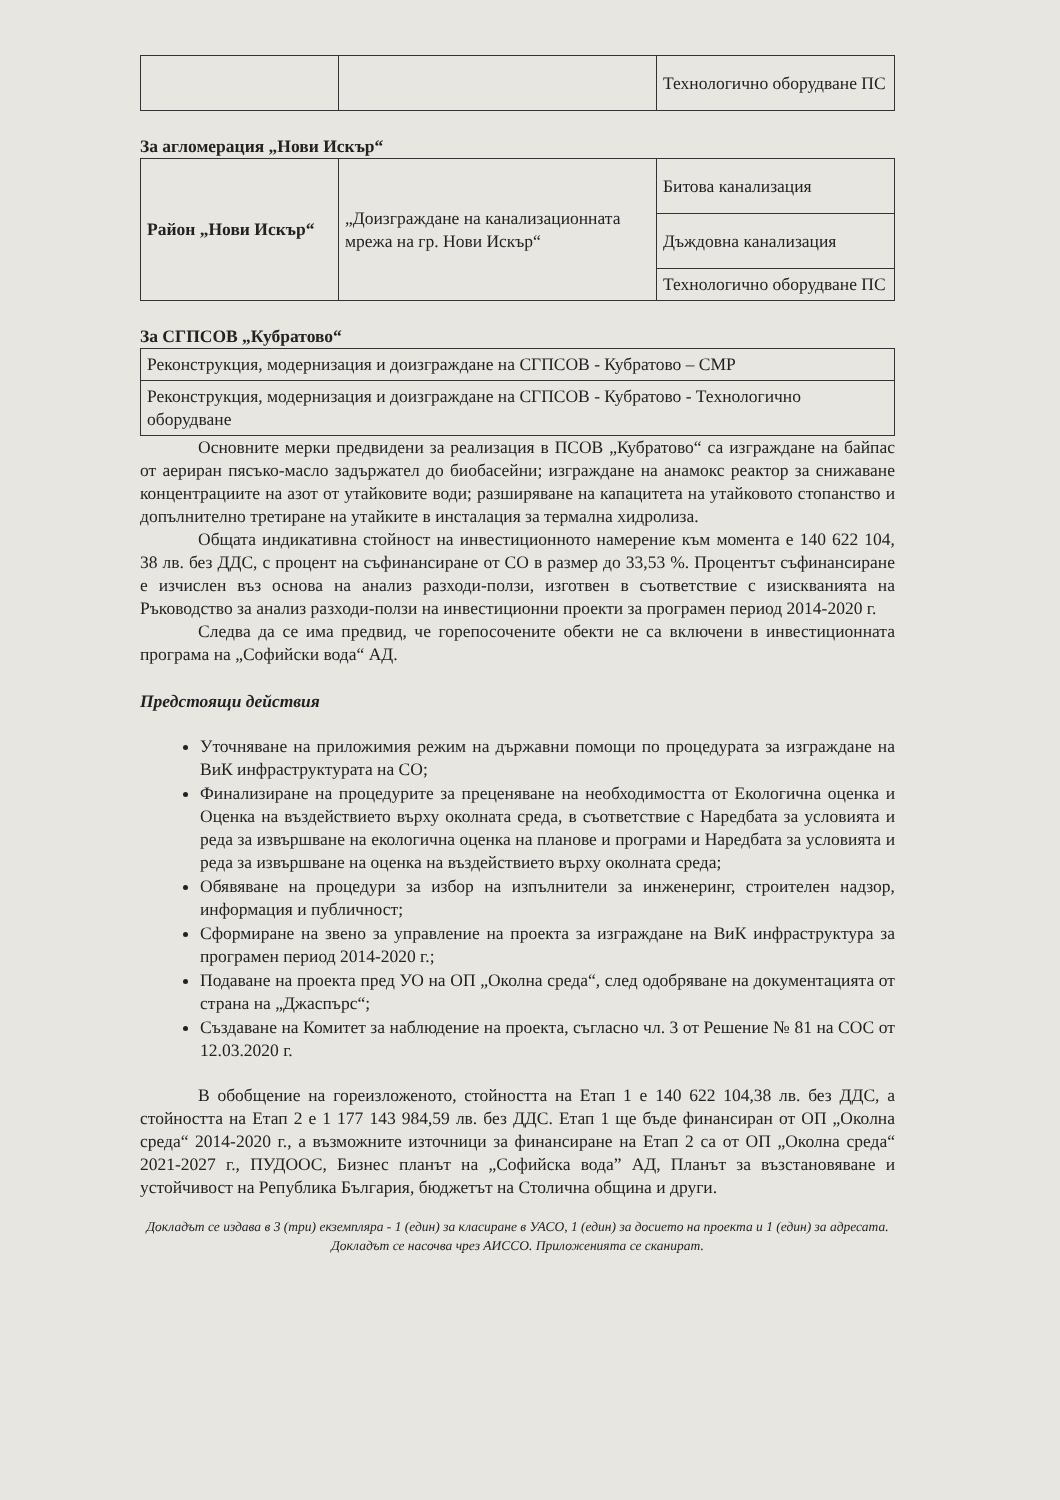| | | Технологично оборудване ПС |
За агломерация „Нови Искър“
| Район „Нови Искър“ | „Доизграждане на канализационната мрежа на гр. Нови Искър“ | Битова канализация |
| | | Дъждовна канализация |
| | | Технологично оборудване ПС |
За СГПСОВ „Кубратово“
| Реконструкция, модернизация и доизграждане на СГПСОВ - Кубратово – СМР |
| Реконструкция, модернизация и доизграждане на СГПСОВ - Кубратово - Технологично оборудване |
Основните мерки предвидени за реализация в ПСОВ „Кубратово“ са изграждане на байпас от аериран пясъко-масло задържател до биобасейни; изграждане на анамокс реактор за снижаване концентрациите на азот от утайковите води; разширяване на капацитета на утайковото стопанство и допълнително третиране на утайките в инсталация за термална хидролиза.
Общата индикативна стойност на инвестиционното намерение към момента е 140 622 104, 38 лв. без ДДС, с процент на съфинансиране от СО в размер до 33,53 %. Процентът съфинансиране е изчислен въз основа на анализ разходи-ползи, изготвен в съответствие с изискванията на Ръководство за анализ разходи-ползи на инвестиционни проекти за програмен период 2014-2020 г.
Следва да се има предвид, че горепосочените обекти не са включени в инвестиционната програма на „Софийски вода“ АД.
Предстоящи действия
Уточняване на приложимия режим на държавни помощи по процедурата за изграждане на ВиК инфраструктурата на СО;
Финализиране на процедурите за преценяване на необходимостта от Екологична оценка и Оценка на въздействието върху околната среда, в съответствие с Наредбата за условията и реда за извършване на екологична оценка на планове и програми и Наредбата за условията и реда за извършване на оценка на въздействието върху околната среда;
Обявяване на процедури за избор на изпълнители за инженеринг, строителен надзор, информация и публичност;
Сформиране на звено за управление на проекта за изграждане на ВиК инфраструктура за програмен период 2014-2020 г.;
Подаване на проекта пред УО на ОП „Околна среда“, след одобряване на документацията от страна на „Джаспърс“;
Създаване на Комитет за наблюдение на проекта, съгласно чл. 3 от Решение № 81 на СОС от 12.03.2020 г.
В обобщение на гореизложеното, стойността на Етап 1 е 140 622 104,38 лв. без ДДС, а стойността на Етап 2 е 1 177 143 984,59 лв. без ДДС. Етап 1 ще бъде финансиран от ОП „Околна среда“ 2014-2020 г., а възможните източници за финансиране на Етап 2 са от ОП „Околна среда“ 2021-2027 г., ПУДООС, Бизнес планът на „Софийска вода” АД, Планът за възстановяване и устойчивост на Република България, бюджетът на Столична община и други.
Докладът се издава в 3 (три) екземпляра - 1 (един) за класиране в УАСО, 1 (един) за досието на проекта и 1 (един) за адресата. Докладът се насочва чрез АИССО. Приложенията се сканират.